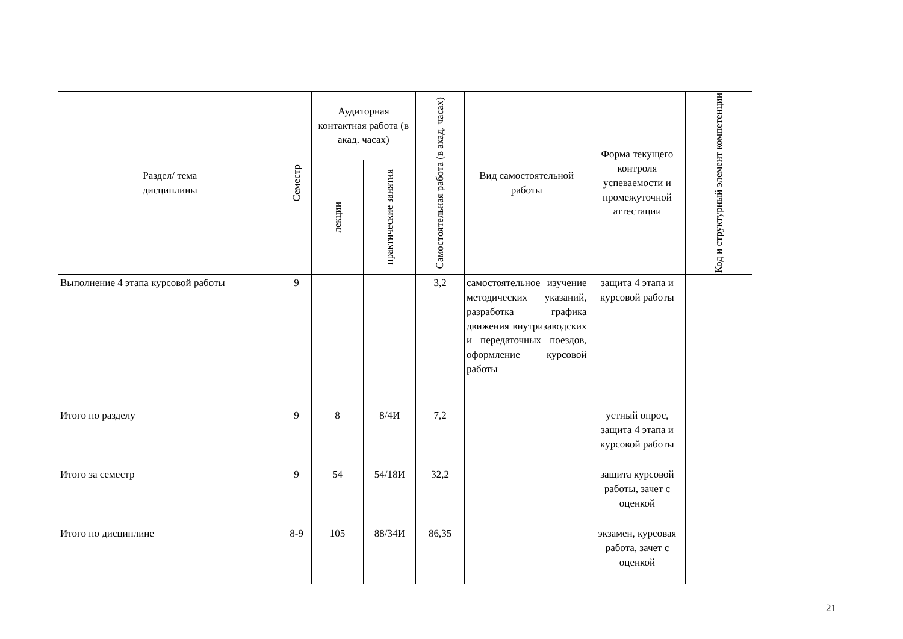| Раздел/ тема дисциплины | Семестр | Аудиторная контактная работа (в акад. часах) | | Самостоятельная работа (в акад. часах) | Вид самостоятельной работы | Форма текущего контроля успеваемости и промежуточной аттестации | Код и структурный элемент компетенции |
| --- | --- | --- | --- | --- | --- | --- | --- |
| | | лекции | практические занятия | | | | |
| Выполнение 4 этапа курсовой работы | 9 | | | 3,2 | самостоятельное изучение методических указаний, разработка графика движения внутризаводских и передаточных поездов, оформление курсовой работы | защита 4 этапа и курсовой работы | |
| Итого по разделу | 9 | 8 | 8/4И | 7,2 | | устный опрос, защита 4 этапа и курсовой работы | |
| Итого за семестр | 9 | 54 | 54/18И | 32,2 | | защита курсовой работы, зачет с оценкой | |
| Итого по дисциплине | 8-9 | 105 | 88/34И | 86,35 | | экзамен, курсовая работа, зачет с оценкой | |
21